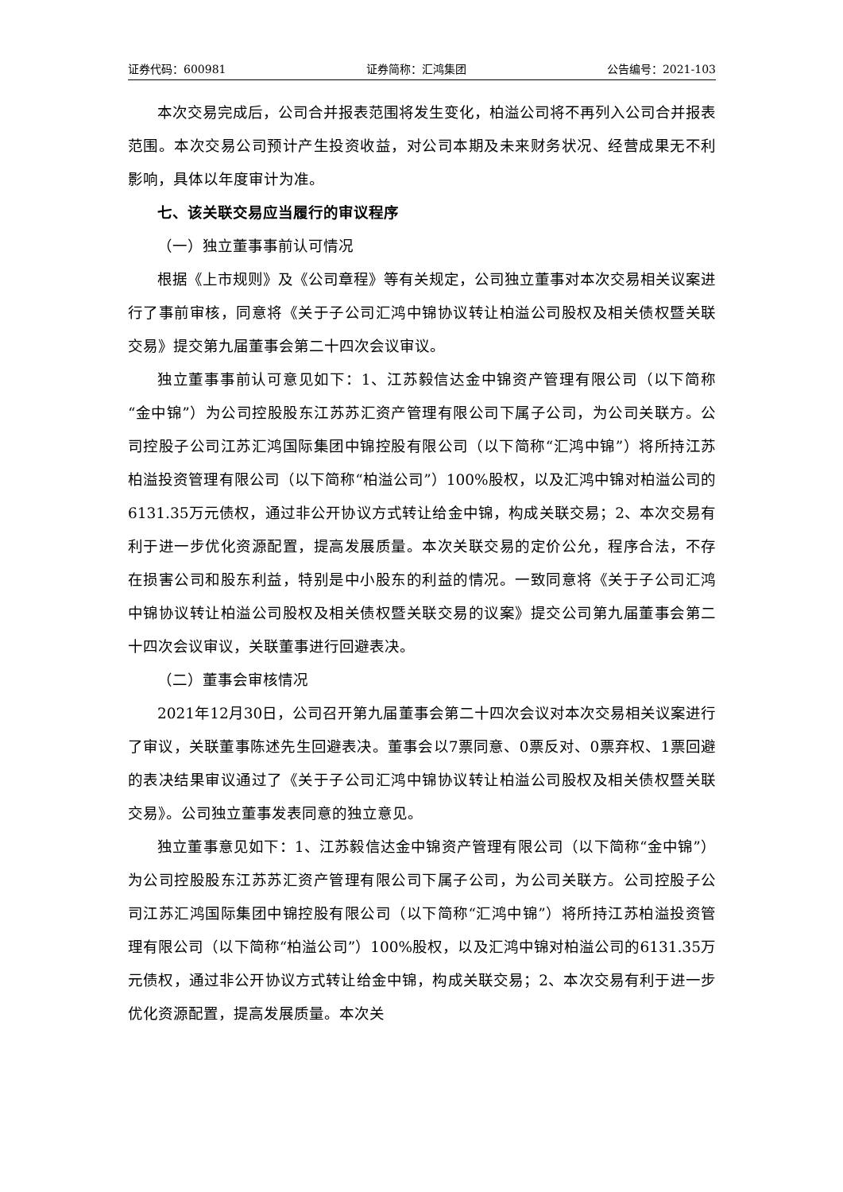证券代码：600981 证券简称：汇鸿集团 公告编号：2021-103
本次交易完成后，公司合并报表范围将发生变化，柏溢公司将不再列入公司合并报表范围。本次交易公司预计产生投资收益，对公司本期及未来财务状况、经营成果无不利影响，具体以年度审计为准。
七、该关联交易应当履行的审议程序
（一）独立董事事前认可情况
根据《上市规则》及《公司章程》等有关规定，公司独立董事对本次交易相关议案进行了事前审核，同意将《关于子公司汇鸿中锦协议转让柏溢公司股权及相关债权暨关联交易》提交第九届董事会第二十四次会议审议。
独立董事事前认可意见如下：1、江苏毅信达金中锦资产管理有限公司（以下简称“金中锦”）为公司控股股东江苏苏汇资产管理有限公司下属子公司，为公司关联方。公司控股子公司江苏汇鸿国际集团中锦控股有限公司（以下简称“汇鸿中锦”）将所持江苏柏溢投资管理有限公司（以下简称“柏溢公司”）100%股权，以及汇鸿中锦对柏溢公司的6131.35万元债权，通过非公开协议方式转让给金中锦，构成关联交易；2、本次交易有利于进一步优化资源配置，提高发展质量。本次关联交易的定价公允，程序合法，不存在损害公司和股东利益，特别是中小股东的利益的情况。一致同意将《关于子公司汇鸿中锦协议转让柏溢公司股权及相关债权暨关联交易的议案》提交公司第九届董事会第二十四次会议审议，关联董事进行回避表决。
（二）董事会审核情况
2021年12月30日，公司召开第九届董事会第二十四次会议对本次交易相关议案进行了审议，关联董事陈述先生回避表决。董事会以7票同意、0票反对、0票弃权、1票回避的表决结果审议通过了《关于子公司汇鸿中锦协议转让柏溢公司股权及相关债权暨关联交易》。公司独立董事发表同意的独立意见。
独立董事意见如下：1、江苏毅信达金中锦资产管理有限公司（以下简称“金中锦”）为公司控股股东江苏苏汇资产管理有限公司下属子公司，为公司关联方。公司控股子公司江苏汇鸿国际集团中锦控股有限公司（以下简称“汇鸿中锦”）将所持江苏柏溢投资管理有限公司（以下简称“柏溢公司”）100%股权，以及汇鸿中锦对柏溢公司的6131.35万元债权，通过非公开协议方式转让给金中锦，构成关联交易；2、本次交易有利于进一步优化资源配置，提高发展质量。本次关